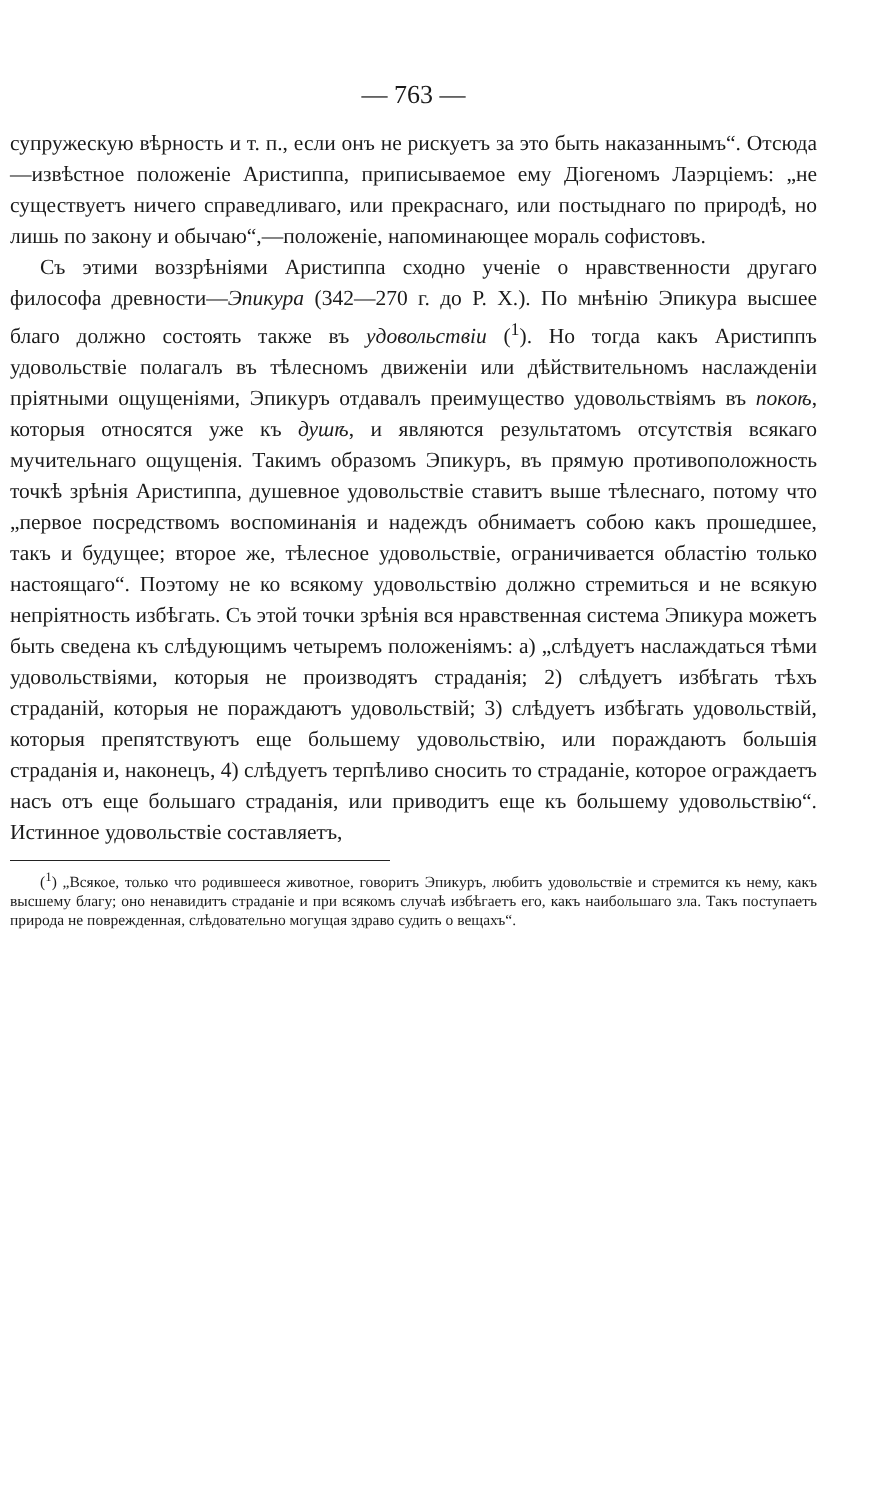— 763 —
супружескую вѣрность и т. п., если онъ не рискуетъ за это быть наказаннымъ“. Отсюда—извѣстное положеніе Аристиппа, приписываемое ему Діогеномъ Лаэрціемъ: „не существуетъ ничего справедливаго, или прекраснаго, или постыднаго по природѣ, но лишь по закону и обычаю“,—положеніе, напоминающее мораль софистовъ.
Съ этими воззрѣніями Аристиппа сходно ученіе о нравственности другаго философа древности—Эпикура (342—270 г. до Р. Х.). По мнѣнію Эпикура высшее благо должно состоять также въ удовольствіи (<sup>1</sup>). Но тогда какъ Аристиппъ удовольствіе полагалъ въ тѣлесномъ движеніи или дѣйствительномъ наслажденіи пріятными ощущеніями, Эпикуръ отдавалъ преимущество удовольствіямъ въ покоѣ, которыя относятся уже къ душѣ, и являются результатомъ отсутствія всякаго мучительнаго ощущенія. Такимъ образомъ Эпикуръ, въ прямую противоположность точкѣ зрѣнія Аристиппа, душевное удовольствіе ставитъ выше тѣлеснаго, потому что „первое посредствомъ воспоминанія и надеждъ обнимаетъ собою какъ прошедшее, такъ и будущее; второе же, тѣлесное удовольствіе, ограничивается областію только настоящаго“. Поэтому не ко всякому удовольствію должно стремиться и не всякую непріятность избѣгать. Съ этой точки зрѣнія вся нравственная система Эпикура можетъ быть сведена къ слѣдующимъ четыремъ положеніямъ: а) „слѣдуетъ наслаждаться тѣми удовольствіями, которыя не производятъ страданія; 2) слѣдуетъ избѣгать тѣхъ страданій, которыя не пораждаютъ удовольствій; 3) слѣдуетъ избѣгать удовольствій, которыя препятствуютъ еще большему удовольствію, или пораждаютъ большія страданія и, наконецъ, 4) слѣдуетъ терпѣливо сносить то страданіе, которое ограждаетъ насъ отъ еще большаго страданія, или приводитъ еще къ большему удовольствію“. Истинное удовольствіе составляетъ,
(<sup>1</sup>) „Всякое, только что родившееся животное, говоритъ Эпикуръ, любитъ удовольствіе и стремится къ нему, какъ высшему благу; оно ненавидитъ страданіе и при всякомъ случаѣ избѣгаетъ его, какъ наибольшаго зла. Такъ поступаетъ природа не поврежденная, слѣдовательно могущая здраво судить о вещахъ“.